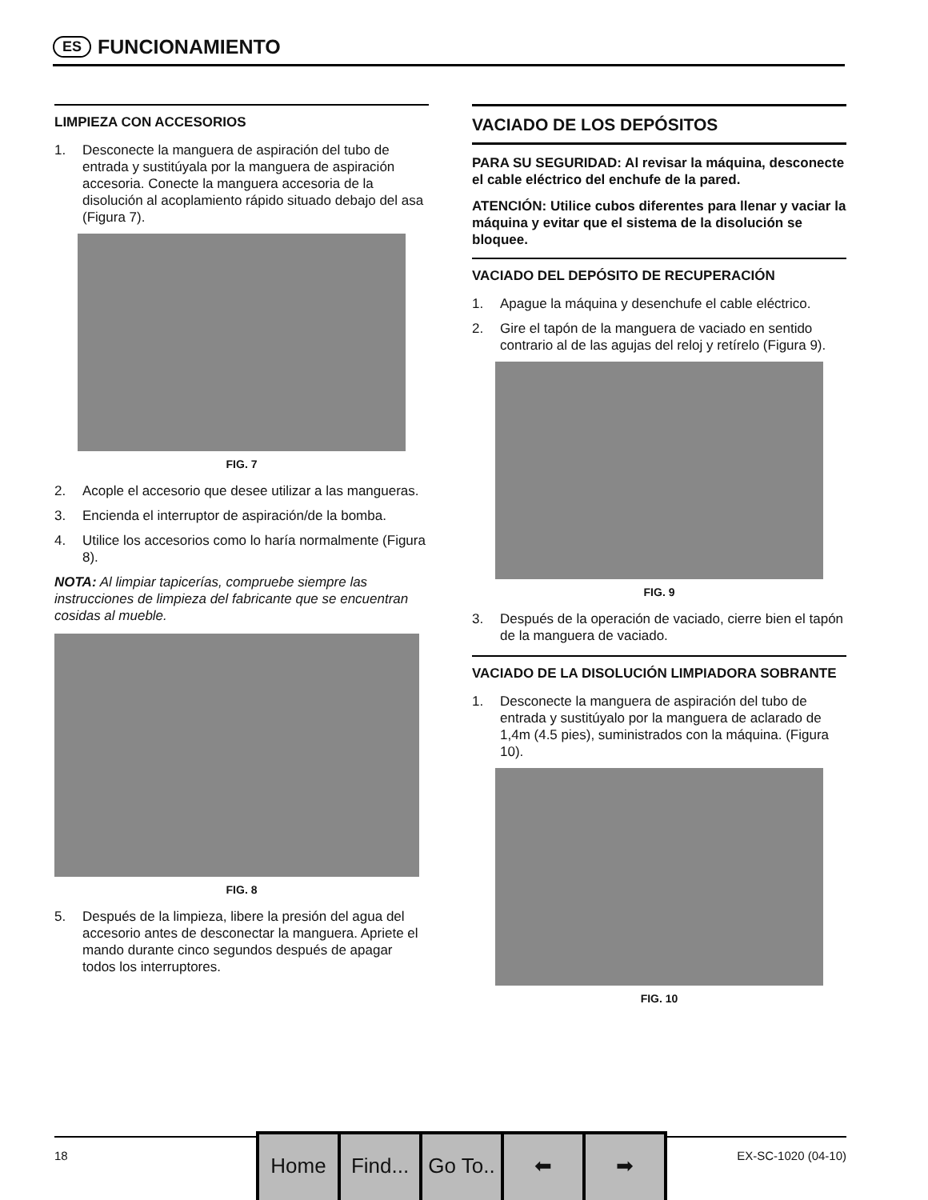ES
FUNCIONAMIENTO
LIMPIEZA CON ACCESORIOS
1. Desconecte la manguera de aspiración del tubo de entrada y sustitúyala por la manguera de aspiración accesoria. Conecte la manguera accesoria de la disolución al acoplamiento rápido situado debajo del asa (Figura 7).
FIG. 7
2. Acople el accesorio que desee utilizar a las mangueras.
3. Encienda el interruptor de aspiración/de la bomba.
4. Utilice los accesorios como lo haría normalmente (Figura 8).
NOTA: Al limpiar tapicerías, compruebe siempre las instrucciones de limpieza del fabricante que se encuentran cosidas al mueble.
FIG. 8
5. Después de la limpieza, libere la presión del agua del accesorio antes de desconectar la manguera. Apriete el mando durante cinco segundos después de apagar todos los interruptores.
VACIADO DE LOS DEPÓSITOS
PARA SU SEGURIDAD: Al revisar la máquina, desconecte el cable eléctrico del enchufe de la pared.
ATENCIÓN: Utilice cubos diferentes para llenar y vaciar la máquina y evitar que el sistema de la disolución se bloquee.
VACIADO DEL DEPÓSITO DE RECUPERACIÓN
1. Apague la máquina y desenchufe el cable eléctrico.
2. Gire el tapón de la manguera de vaciado en sentido contrario al de las agujas del reloj y retírelo (Figura 9).
FIG. 9
3. Después de la operación de vaciado, cierre bien el tapón de la manguera de vaciado.
VACIADO DE LA DISOLUCIÓN LIMPIADORA SOBRANTE
1. Desconecte la manguera de aspiración del tubo de entrada y sustitúyalo por la manguera de aclarado de 1,4m (4.5 pies), suministrados con la máquina. (Figura 10).
FIG. 10
18 EX-SC-1020 (04-10)
Home Find... Go To.. ⬅ ➡